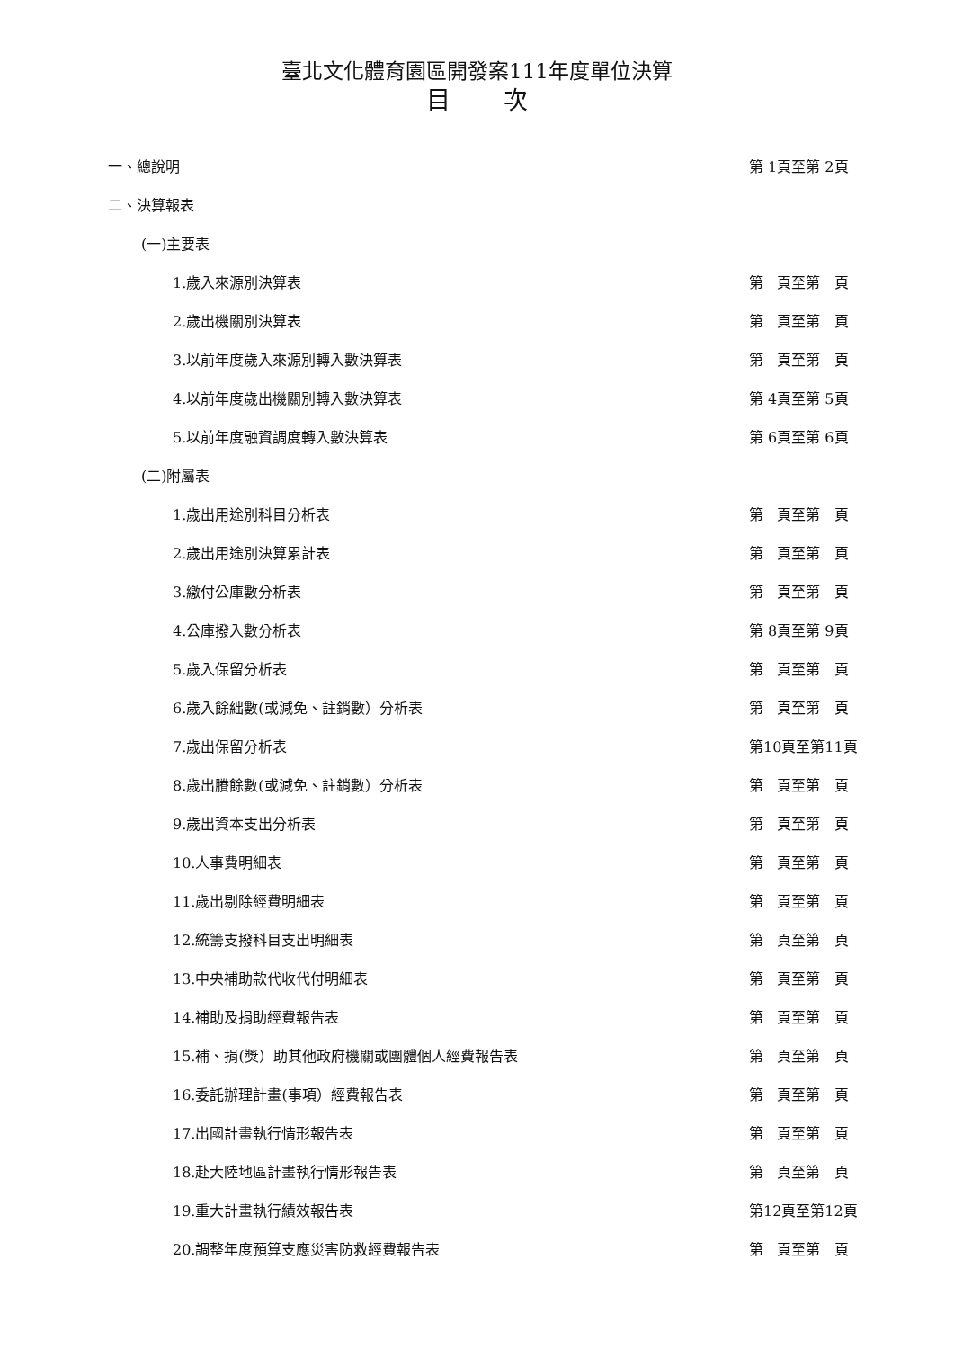臺北文化體育園區開發案111年度單位決算
目 次
一、總說明 第 1頁至第 2頁
二、決算報表
(一)主要表
1.歲入來源別決算表 第 頁至第 頁
2.歲出機關別決算表 第 頁至第 頁
3.以前年度歲入來源別轉入數決算表 第 頁至第 頁
4.以前年度歲出機關別轉入數決算表 第 4頁至第 5頁
5.以前年度融資調度轉入數決算表 第 6頁至第 6頁
(二)附屬表
1.歲出用途別科目分析表 第 頁至第 頁
2.歲出用途別決算累計表 第 頁至第 頁
3.繳付公庫數分析表 第 頁至第 頁
4.公庫撥入數分析表 第 8頁至第 9頁
5.歲入保留分析表 第 頁至第 頁
6.歲入餘絀數(或減免、註銷數）分析表 第 頁至第 頁
7.歲出保留分析表 第10頁至第11頁
8.歲出賸餘數(或減免、註銷數）分析表 第 頁至第 頁
9.歲出資本支出分析表 第 頁至第 頁
10.人事費明細表 第 頁至第 頁
11.歲出剔除經費明細表 第 頁至第 頁
12.統籌支撥科目支出明細表 第 頁至第 頁
13.中央補助款代收代付明細表 第 頁至第 頁
14.補助及捐助經費報告表 第 頁至第 頁
15.補、捐(獎）助其他政府機關或團體個人經費報告表 第 頁至第 頁
16.委託辦理計畫(事項）經費報告表 第 頁至第 頁
17.出國計畫執行情形報告表 第 頁至第 頁
18.赴大陸地區計畫執行情形報告表 第 頁至第 頁
19.重大計畫執行績效報告表 第12頁至第12頁
20.調整年度預算支應災害防救經費報告表 第 頁至第 頁